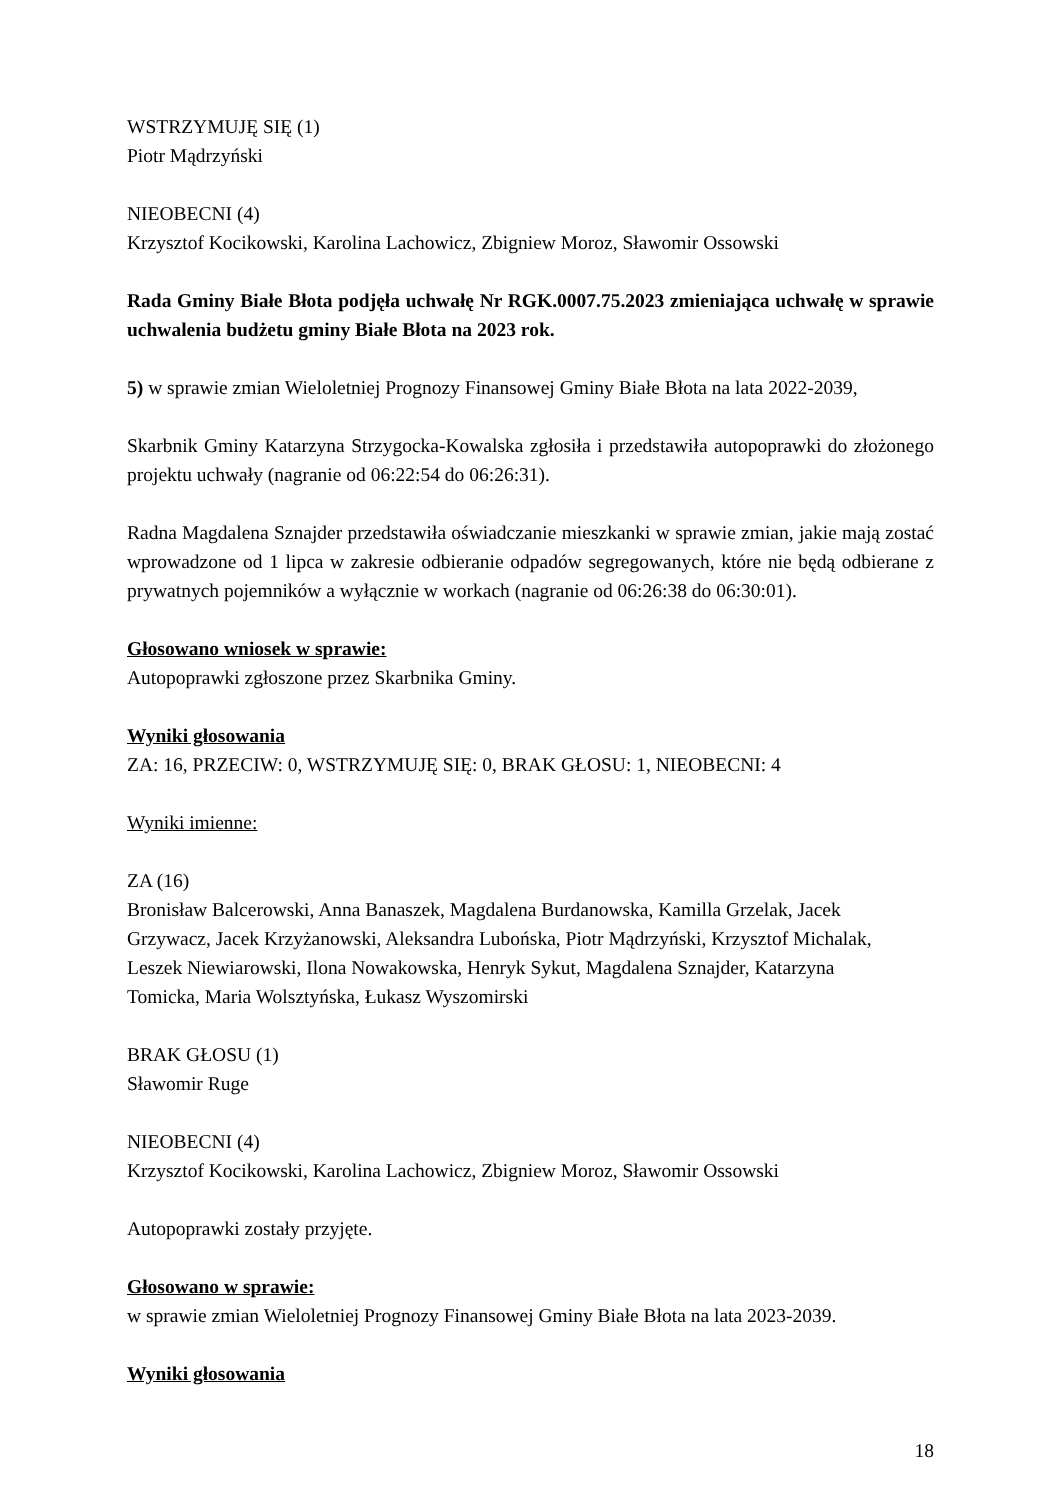WSTRZYMUJĘ SIĘ (1)
Piotr Mądrzyński
NIEOBECNI (4)
Krzysztof Kocikowski, Karolina Lachowicz, Zbigniew Moroz, Sławomir Ossowski
Rada Gminy Białe Błota podjęła uchwałę Nr RGK.0007.75.2023 zmieniająca uchwałę w sprawie uchwalenia budżetu gminy Białe Błota na 2023 rok.
5) w sprawie zmian Wieloletniej Prognozy Finansowej Gminy Białe Błota na lata 2022-2039,
Skarbnik Gminy Katarzyna Strzygocka-Kowalska zgłosiła i przedstawiła autopoprawki do złożonego projektu uchwały (nagranie od 06:22:54 do 06:26:31).
Radna Magdalena Sznajder przedstawiła oświadczanie mieszkanki w sprawie zmian, jakie mają zostać wprowadzone od 1 lipca w zakresie odbieranie odpadów segregowanych, które nie będą odbierane z prywatnych pojemników a wyłącznie w workach (nagranie od 06:26:38 do 06:30:01).
Głosowano wniosek w sprawie:
Autopoprawki zgłoszone przez Skarbnika Gminy.
Wyniki głosowania
ZA: 16, PRZECIW: 0, WSTRZYMUJĘ SIĘ: 0, BRAK GŁOSU: 1, NIEOBECNI: 4
Wyniki imienne:
ZA (16)
Bronisław Balcerowski, Anna Banaszek, Magdalena Burdanowska, Kamilla Grzelak, Jacek
Grzywacz, Jacek Krzyżanowski, Aleksandra Lubońska, Piotr Mądrzyński, Krzysztof Michalak,
Leszek Niewiarowski, Ilona Nowakowska, Henryk Sykut, Magdalena Sznajder, Katarzyna
Tomicka, Maria Wolsztyńska, Łukasz Wyszomirski
BRAK GŁOSU (1)
Sławomir Ruge
NIEOBECNI (4)
Krzysztof Kocikowski, Karolina Lachowicz, Zbigniew Moroz, Sławomir Ossowski
Autopoprawki zostały przyjęte.
Głosowano w sprawie:
w sprawie zmian Wieloletniej Prognozy Finansowej Gminy Białe Błota na lata 2023-2039.
Wyniki głosowania
18